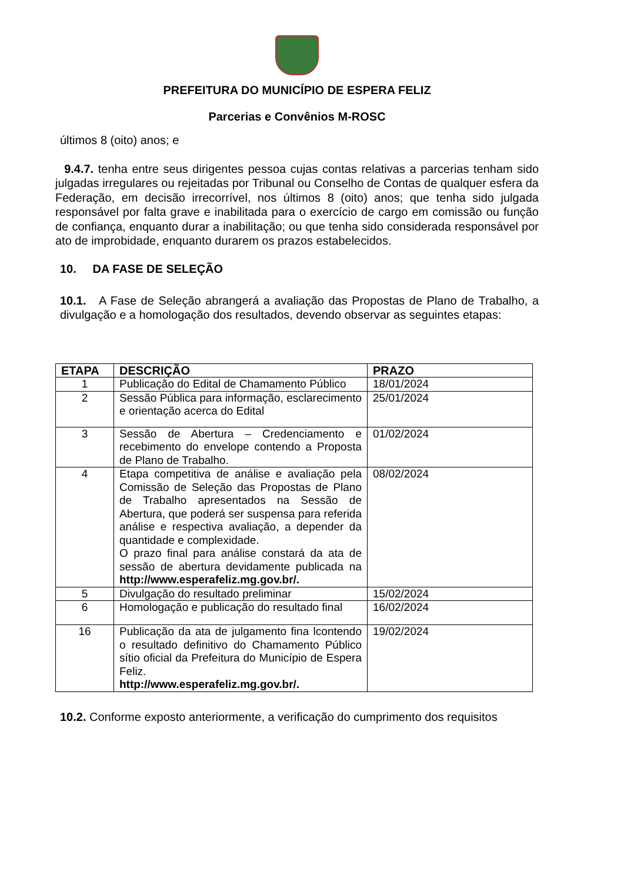PREFEITURA DO MUNICÍPIO DE ESPERA FELIZ
Parcerias e Convênios M-ROSC
últimos 8 (oito) anos; e
9.4.7. tenha entre seus dirigentes pessoa cujas contas relativas a parcerias tenham sido julgadas irregulares ou rejeitadas por Tribunal ou Conselho de Contas de qualquer esfera da Federação, em decisão irrecorrível, nos últimos 8 (oito) anos; que tenha sido julgada responsável por falta grave e inabilitada para o exercício de cargo em comissão ou função de confiança, enquanto durar a inabilitação; ou que tenha sido considerada responsável por ato de improbidade, enquanto durarem os prazos estabelecidos.
10. DA FASE DE SELEÇÃO
10.1. A Fase de Seleção abrangerá a avaliação das Propostas de Plano de Trabalho, a divulgação e a homologação dos resultados, devendo observar as seguintes etapas:
| ETAPA | DESCRIÇÃO | PRAZO |
| --- | --- | --- |
| 1 | Publicação do Edital de Chamamento Público | 18/01/2024 |
| 2 | Sessão Pública para informação, esclarecimento e orientação acerca do Edital | 25/01/2024 |
| 3 | Sessão de Abertura – Credenciamento e recebimento do envelope contendo a Proposta de Plano de Trabalho. | 01/02/2024 |
| 4 | Etapa competitiva de análise e avaliação pela Comissão de Seleção das Propostas de Plano de Trabalho apresentados na Sessão de Abertura, que poderá ser suspensa para referida análise e respectiva avaliação, a depender da quantidade e complexidade. O prazo final para análise constará da ata de sessão de abertura devidamente publicada na http://www.esperafeliz.mg.gov.br/. | 08/02/2024 |
| 5 | Divulgação do resultado preliminar | 15/02/2024 |
| 6 | Homologação e publicação do resultado final | 16/02/2024 |
| 16 | Publicação da ata de julgamento fina lcontendo o resultado definitivo do Chamamento Público sítio oficial da Prefeitura do Município de Espera Feliz. http://www.esperafeliz.mg.gov.br/. | 19/02/2024 |
10.2. Conforme exposto anteriormente, a verificação do cumprimento dos requisitos